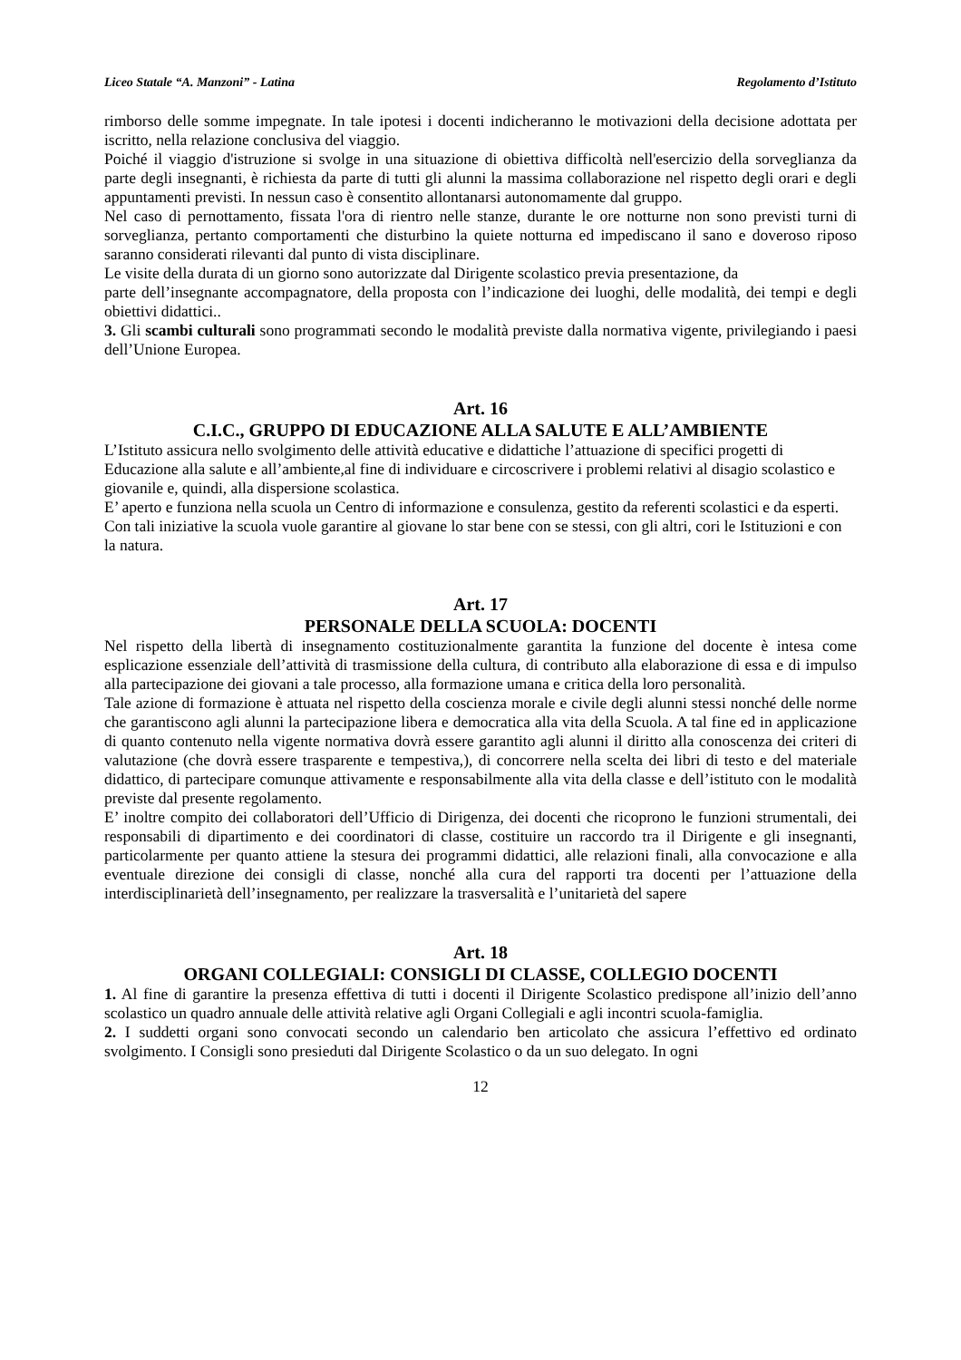Liceo Statale “A. Manzoni” - Latina Regolamento d’Istituto
rimborso delle somme impegnate. In tale ipotesi i docenti indicheranno le motivazioni della decisione adottata per iscritto, nella relazione conclusiva del viaggio.
Poiché il viaggio d'istruzione si svolge in una situazione di obiettiva difficoltà nell'esercizio della sorveglianza da parte degli insegnanti, è richiesta da parte di tutti gli alunni la massima collaborazione nel rispetto degli orari e degli appuntamenti previsti. In nessun caso è consentito allontanarsi autonomamente dal gruppo.
Nel caso di pernottamento, fissata l'ora di rientro nelle stanze, durante le ore notturne non sono previsti turni di sorveglianza, pertanto comportamenti che disturbino la quiete notturna ed impediscano il sano e doveroso riposo saranno considerati rilevanti dal punto di vista disciplinare.
Le visite della durata di un giorno sono autorizzate dal Dirigente scolastico previa presentazione, da
parte dell’insegnante accompagnatore, della proposta con l’indicazione dei luoghi, delle modalità, dei tempi e degli obiettivi didattici..
3. Gli scambi culturali sono programmati secondo le modalità previste dalla normativa vigente, privilegiando i paesi dell’Unione Europea.
Art. 16
C.I.C., GRUPPO DI EDUCAZIONE ALLA SALUTE E ALL’AMBIENTE
L’Istituto assicura nello svolgimento delle attività educative e didattiche l’attuazione di specifici progetti di Educazione alla salute e all’ambiente,al fine di individuare e circoscrivere i problemi relativi al disagio scolastico e giovanile e, quindi, alla dispersione scolastica.
E’ aperto e funziona nella scuola un Centro di informazione e consulenza, gestito da referenti scolastici e da esperti.
Con tali iniziative la scuola vuole garantire al giovane lo star bene con se stessi, con gli altri, cori le Istituzioni e con la natura.
Art. 17
PERSONALE DELLA SCUOLA: DOCENTI
Nel rispetto della libertà di insegnamento costituzionalmente garantita la funzione del docente è intesa come esplicazione essenziale dell’attività di trasmissione della cultura, di contributo alla elaborazione di essa e di impulso alla partecipazione dei giovani a tale processo, alla formazione umana e critica della loro personalità.
Tale azione di formazione è attuata nel rispetto della coscienza morale e civile degli alunni stessi nonché delle norme che garantiscono agli alunni la partecipazione libera e democratica alla vita della Scuola. A tal fine ed in applicazione di quanto contenuto nella vigente normativa dovrà essere garantito agli alunni il diritto alla conoscenza dei criteri di valutazione (che dovrà essere trasparente e tempestiva,), di concorrere nella scelta dei libri di testo e del materiale didattico, di partecipare comunque attivamente e responsabilmente alla vita della classe e dell’istituto con le modalità previste dal presente regolamento.
E’ inoltre compito dei collaboratori dell’Ufficio di Dirigenza, dei docenti che ricoprono le funzioni strumentali, dei responsabili di dipartimento e dei coordinatori di classe, costituire un raccordo tra il Dirigente e gli insegnanti, particolarmente per quanto attiene la stesura dei programmi didattici, alle relazioni finali, alla convocazione e alla eventuale direzione dei consigli di classe, nonché alla cura del rapporti tra docenti per l’attuazione della interdisciplinarietà dell’insegnamento, per realizzare la trasversalità e l’unitarietà del sapere
Art. 18
ORGANI COLLEGIALI: CONSIGLI DI CLASSE, COLLEGIO DOCENTI
1. Al fine di garantire la presenza effettiva di tutti i docenti il Dirigente Scolastico predispone all’inizio dell’anno scolastico un quadro annuale delle attività relative agli Organi Collegiali e agli incontri scuola-famiglia.
2. I suddetti organi sono convocati secondo un calendario ben articolato che assicura l’effettivo ed ordinato svolgimento. I Consigli sono presieduti dal Dirigente Scolastico o da un suo delegato. In ogni
12